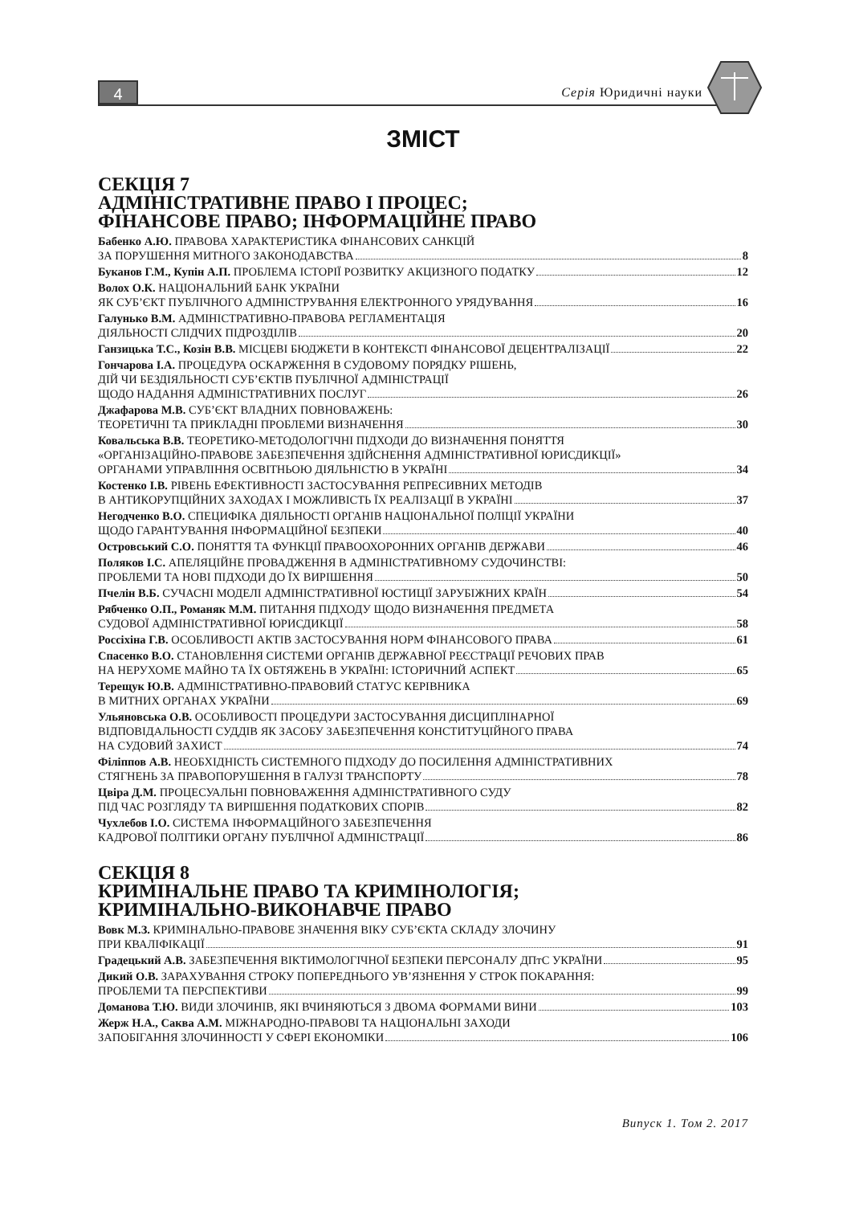4 Серія Юридичні науки
ЗМІСТ
СЕКЦІЯ 7
АДМІНІСТРАТИВНЕ ПРАВО І ПРОЦЕС;
ФІНАНСОВЕ ПРАВО; ІНФОРМАЦІЙНЕ ПРАВО
Бабенко А.Ю. ПРАВОВА ХАРАКТЕРИСТИКА ФІНАНСОВИХ САНКЦІЙ
ЗА ПОРУШЕННЯ МИТНОГО ЗАКОНОДАВСТВА 8
Буканов Г.М., Купін А.П. ПРОБЛЕМА ІСТОРІЇ РОЗВИТКУ АКЦИЗНОГО ПОДАТКУ 12
Волох О.К. НАЦІОНАЛЬНИЙ БАНК УКРАЇНИ
ЯК СУБ’ЄКТ ПУБЛІЧНОГО АДМІНІСТРУВАННЯ ЕЛЕКТРОННОГО УРЯДУВАННЯ 16
Галунько В.М. АДМІНІСТРАТИВНО-ПРАВОВА РЕГЛАМЕНТАЦІЯ
ДІЯЛЬНОСТІ СЛІДЧИХ ПІДРОЗДІЛІВ 20
Ганзицька Т.С., Козін В.В. МІСЦЕВІ БЮДЖЕТИ В КОНТЕКСТІ ФІНАНСОВОЇ ДЕЦЕНТРАЛІЗАЦІЇ 22
Гончарова І.А. ПРОЦЕДУРА ОСКАРЖЕННЯ В СУДОВОМУ ПОРЯДКУ РІШЕНЬ,
ДІЙ ЧИ БЕЗДІЯЛЬНОСТІ СУБ’ЄКТІВ ПУБЛІЧНОЇ АДМІНІСТРАЦІЇ
ЩОДО НАДАННЯ АДМІНІСТРАТИВНИХ ПОСЛУГ 26
Джафарова М.В. СУБ’ЄКТ ВЛАДНИХ ПОВНОВАЖЕНЬ:
ТЕОРЕТИЧНІ ТА ПРИКЛАДНІ ПРОБЛЕМИ ВИЗНАЧЕННЯ 30
Ковальська В.В. ТЕОРЕТИКО-МЕТОДОЛОГІЧНІ ПІДХОДИ ДО ВИЗНАЧЕННЯ ПОНЯТТЯ
«ОРГАНІЗАЦІЙНО-ПРАВОВЕ ЗАБЕЗПЕЧЕННЯ ЗДІЙСНЕННЯ АДМІНІСТРАТИВНОЇ ЮРИСДИКЦІЇ»
ОРГАНАМИ УПРАВЛІННЯ ОСВІТНЬОЮ ДІЯЛЬНІСТЮ В УКРАЇНІ 34
Костенко І.В. РІВЕНЬ ЕФЕКТИВНОСТІ ЗАСТОСУВАННЯ РЕПРЕСИВНИХ МЕТОДІВ
В АНТИКОРУПЦІЙНИХ ЗАХОДАХ І МОЖЛИВІСТЬ ЇХ РЕАЛІЗАЦІЇ В УКРАЇНІ 37
Негодченко В.О. СПЕЦИФІКА ДІЯЛЬНОСТІ ОРГАНІВ НАЦІОНАЛЬНОЇ ПОЛІЦІЇ УКРАЇНИ
ЩОДО ГАРАНТУВАННЯ ІНФОРМАЦІЙНОЇ БЕЗПЕКИ 40
Островський С.О. ПОНЯТТЯ ТА ФУНКЦІЇ ПРАВООХОРОННИХ ОРГАНІВ ДЕРЖАВИ 46
Поляков І.С. АПЕЛЯЦІЙНЕ ПРОВАДЖЕННЯ В АДМІНІСТРАТИВНОМУ СУДОЧИНСТВІ:
ПРОБЛЕМИ ТА НОВІ ПІДХОДИ ДО ЇХ ВИРІШЕННЯ 50
Пчелін В.Б. СУЧАСНІ МОДЕЛІ АДМІНІСТРАТИВНОЇ ЮСТИЦІЇ ЗАРУБІЖНИХ КРАЇН 54
Рябченко О.П., Романяк М.М. ПИТАННЯ ПІДХОДУ ЩОДО ВИЗНАЧЕННЯ ПРЕДМЕТА
СУДОВОЇ АДМІНІСТРАТИВНОЇ ЮРИСДИКЦІЇ 58
Россіхіна Г.В. ОСОБЛИВОСТІ АКТІВ ЗАСТОСУВАННЯ НОРМ ФІНАНСОВОГО ПРАВА 61
Спасенко В.О. СТАНОВЛЕННЯ СИСТЕМИ ОРГАНІВ ДЕРЖАВНОЇ РЕЄСТРАЦІЇ РЕЧОВИХ ПРАВ
НА НЕРУХОМЕ МАЙНО ТА ЇХ ОБТЯЖЕНЬ В УКРАЇНІ: ІСТОРИЧНИЙ АСПЕКТ 65
Терещук Ю.В. АДМІНІСТРАТИВНО-ПРАВОВИЙ СТАТУС КЕРІВНИКА
В МИТНИХ ОРГАНАХ УКРАЇНИ 69
Ульяновська О.В. ОСОБЛИВОСТІ ПРОЦЕДУРИ ЗАСТОСУВАННЯ ДИСЦИПЛІНАРНОЇ
ВІДПОВІДАЛЬНОСТІ СУДДІВ ЯК ЗАСОБУ ЗАБЕЗПЕЧЕННЯ КОНСТИТУЦІЙНОГО ПРАВА
НА СУДОВИЙ ЗАХИСТ 74
Філіппов А.В. НЕОБХІДНІСТЬ СИСТЕМНОГО ПІДХОДУ ДО ПОСИЛЕННЯ АДМІНІСТРАТИВНИХ
СТЯГНЕНЬ ЗА ПРАВОПОРУШЕННЯ В ГАЛУЗІ ТРАНСПОРТУ 78
Цвіра Д.М. ПРОЦЕСУАЛЬНІ ПОВНОВАЖЕННЯ АДМІНІСТРАТИВНОГО СУДУ
ПІД ЧАС РОЗГЛЯДУ ТА ВИРІШЕННЯ ПОДАТКОВИХ СПОРІВ 82
Чухлебов І.О. СИСТЕМА ІНФОРМАЦІЙНОГО ЗАБЕЗПЕЧЕННЯ
КАДРОВОЇ ПОЛІТИКИ ОРГАНУ ПУБЛІЧНОЇ АДМІНІСТРАЦІЇ 86
СЕКЦІЯ 8
КРИМІНАЛЬНЕ ПРАВО ТА КРИМІНОЛОГІЯ;
КРИМІНАЛЬНО-ВИКОНАВЧЕ ПРАВО
Вовк М.З. КРИМІНАЛЬНО-ПРАВОВЕ ЗНАЧЕННЯ ВІКУ СУБ’ЄКТА СКЛАДУ ЗЛОЧИНУ
ПРИ КВАЛІФІКАЦІЇ 91
Градецький А.В. ЗАБЕЗПЕЧЕННЯ ВІКТИМОЛОГІЧНОЇ БЕЗПЕКИ ПЕРСОНАЛУ ДПтС УКРАЇНИ 95
Дикий О.В. ЗАРАХУВАННЯ СТРОКУ ПОПЕРЕДНЬОГО УВ’ЯЗНЕННЯ У СТРОК ПОКАРАННЯ:
ПРОБЛЕМИ ТА ПЕРСПЕКТИВИ 99
Доманова Т.Ю. ВИДИ ЗЛОЧИНІВ, ЯКІ ВЧИНЯЮТЬСЯ З ДВОМА ФОРМАМИ ВИНИ 103
Жерж Н.А., Саква А.М. МІЖНАРОДНО-ПРАВОВІ ТА НАЦІОНАЛЬНІ ЗАХОДИ
ЗАПОБІГАННЯ ЗЛОЧИННОСТІ У СФЕРІ ЕКОНОМІКИ 106
Випуск 1. Том 2. 2017